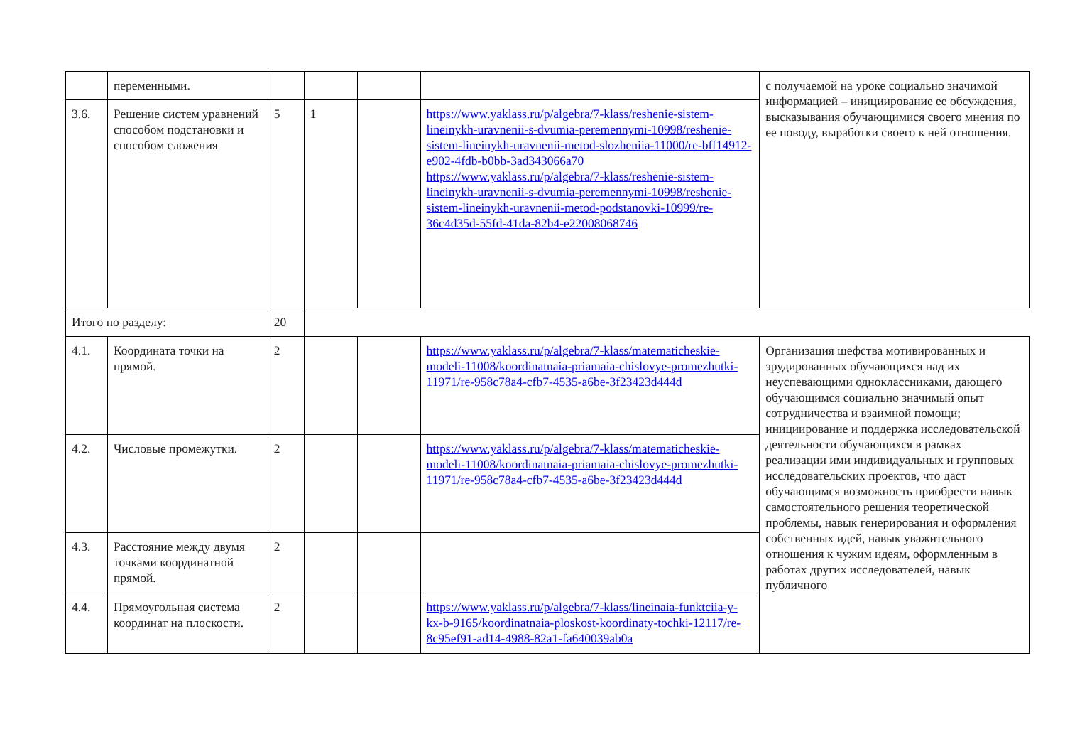| | переменными. | | | | | с получаемой на уроке социально значимой информацией – инициирование ее обсуждения, высказывания обучающимися своего мнения по ее поводу, выработки своего к ней отношения. |
| 3.6. | Решение систем уравнений способом подстановки и способом сложения | 5 | 1 | | https://www.yaklass.ru/p/algebra/7-klass/reshenie-sistem-lineinykh-uravnenii-s-dvumia-peremennymi-10998/reshenie-sistem-lineinykh-uravnenii-metod-slozheniia-11000/re-bff14912-e902-4fdb-b0bb-3ad343066a70 https://www.yaklass.ru/p/algebra/7-klass/reshenie-sistem-lineinykh-uravnenii-s-dvumia-peremennymi-10998/reshenie-sistem-lineinykh-uravnenii-metod-podstanovki-10999/re-36c4d35d-55fd-41da-82b4-e22008068746 | |
| Итого по разделу: | | 20 | | | | |
| 4.1. | Координата точки на прямой. | 2 | | | https://www.yaklass.ru/p/algebra/7-klass/matematicheskie-modeli-11008/koordinatnaia-priamaia-chislovye-promezhutki-11971/re-958c78a4-cfb7-4535-a6be-3f23423d444d | Организация шефства мотивированных и эрудированных обучающихся над их неуспевающими одноклассниками, дающего обучающимся социально значимый опыт сотрудничества и взаимной помощи; инициирование и поддержка исследовательской деятельности обучающихся в рамках реализации ими индивидуальных и групповых исследовательских проектов, что даст обучающимся возможность приобрести навык самостоятельного решения теоретической проблемы, навык генерирования и оформления собственных идей, навык уважительного отношения к чужим идеям, оформленным в работах других исследователей, навык публичного |
| 4.2. | Числовые промежутки. | 2 | | | https://www.yaklass.ru/p/algebra/7-klass/matematicheskie-modeli-11008/koordinatnaia-priamaia-chislovye-promezhutki-11971/re-958c78a4-cfb7-4535-a6be-3f23423d444d | |
| 4.3. | Расстояние между двумя точками координатной прямой. | 2 | | | | |
| 4.4. | Прямоугольная система координат на плоскости. | 2 | | | https://www.yaklass.ru/p/algebra/7-klass/lineinaia-funktciia-y-kx-b-9165/koordinatnaia-ploskost-koordinaty-tochki-12117/re-8c95ef91-ad14-4988-82a1-fa640039ab0a | |